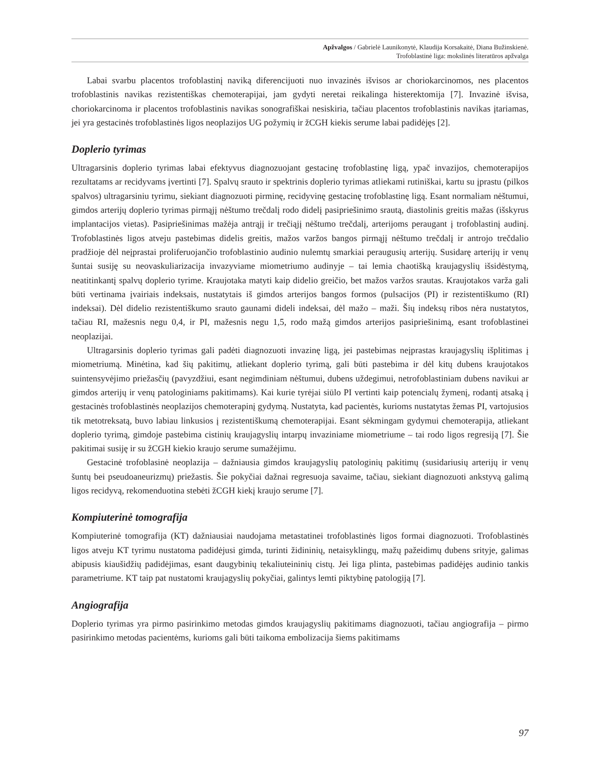Apžvalgos / Gabrielė Launikonytė, Klaudija Korsakaitė, Diana Bužinskienė.
Trofoblastinė liga: mokslinės literatūros apžvalga
Labai svarbu placentos trofoblastinį naviką diferencijuoti nuo invazinės išvisos ar choriokarcinomos, nes placentos trofoblastinis navikas rezistentiškas chemoterapijai, jam gydyti neretai reikalinga histerektomija [7]. Invazinė išvisa, choriokarcinoma ir placentos trofoblastinis navikas sonografiškai nesiskiria, tačiau placentos trofoblastinis navikas įtariamas, jei yra gestacinės trofoblastinės ligos neoplazijos UG požymių ir žCGH kiekis serume labai padidėjęs [2].
Doplerio tyrimas
Ultragarsinis doplerio tyrimas labai efektyvus diagnozuojant gestacinę trofoblastinę ligą, ypač invazijos, chemoterapijos rezultatams ar recidyvams įvertinti [7]. Spalvų srauto ir spektrinis doplerio tyrimas atliekami rutiniškai, kartu su įprastu (pilkos spalvos) ultragarsiniu tyrimu, siekiant diagnozuoti pirminę, recidyvinę gestacinę trofoblastinę ligą. Esant normaliam nėštumui, gimdos arterijų doplerio tyrimas pirmąjį nėštumo trečdalį rodo didelį pasipriešinimo srautą, diastolinis greitis mažas (išskyrus implantacijos vietas). Pasipriešinimas mažėja antrąjį ir trečiąjį nėštumo trečdalį, arterijoms peraugant į trofoblastinį audinį. Trofoblastinės ligos atveju pastebimas didelis greitis, mažos varžos bangos pirmąjį nėštumo trečdalį ir antrojo trečdalio pradžioje dėl neįprastai proliferuojančio trofoblastinio audinio nulemtų smarkiai peraugusių arterijų. Susidarę arterijų ir venų šuntai susiję su neovaskuliarizacija invazyviame miometriumo audinyje – tai lemia chaotišką kraujagyslių išsidėstymą, neatitinkantį spalvų doplerio tyrime. Kraujotaka matyti kaip didelio greičio, bet mažos varžos srautas. Kraujotakos varža gali būti vertinama įvairiais indeksais, nustatytais iš gimdos arterijos bangos formos (pulsacijos (PI) ir rezistentiškumo (RI) indeksai). Dėl didelio rezistentiškumo srauto gaunami dideli indeksai, dėl mažo – maži. Šių indeksų ribos nėra nustatytos, tačiau RI, mažesnis negu 0,4, ir PI, mažesnis negu 1,5, rodo mažą gimdos arterijos pasipriešinimą, esant trofoblastinei neoplazijai.
Ultragarsinis doplerio tyrimas gali padėti diagnozuoti invazinę ligą, jei pastebimas neįprastas kraujagyslių išplitimas į miometriumą. Minėtina, kad šių pakitimų, atliekant doplerio tyrimą, gali būti pastebima ir dėl kitų dubens kraujotakos suintensyvėjimo priežasčių (pavyzdžiui, esant negimdiniam nėštumui, dubens uždegimui, netrofoblastiniam dubens navikui ar gimdos arterijų ir venų patologiniams pakitimams). Kai kurie tyrėjai siūlo PI vertinti kaip potencialų žymenį, rodantį atsaką į gestacinės trofoblastinės neoplazijos chemoterapinį gydymą. Nustatyta, kad pacientės, kurioms nustatytas žemas PI, vartojusios tik metotreksatą, buvo labiau linkusios į rezistentiškumą chemoterapijai. Esant sėkmingam gydymui chemoterapija, atliekant doplerio tyrimą, gimdoje pastebima cistinių kraujagyslių intarpų invaziniame miometriume – tai rodo ligos regresiją [7]. Šie pakitimai susiję ir su žCGH kiekio kraujo serume sumažėjimu.
Gestacinė trofoblasinė neoplazija – dažniausia gimdos kraujagyslių patologinių pakitimų (susidariusių arterijų ir venų šuntų bei pseudoaneurizmų) priežastis. Šie pokyčiai dažnai regresuoja savaime, tačiau, siekiant diagnozuoti ankstyvą galimą ligos recidyvą, rekomenduotina stebėti žCGH kiekį kraujo serume [7].
Kompiuterinė tomografija
Kompiuterinė tomografija (KT) dažniausiai naudojama metastatinei trofoblastinės ligos formai diagnozuoti. Trofoblastinės ligos atveju KT tyrimu nustatoma padidėjusi gimda, turinti židininių, netaisyklingų, mažų pažeidimų dubens srityje, galimas abipusis kiaušidžių padidėjimas, esant daugybinių tekaliuteininių cistų. Jei liga plinta, pastebimas padidėjęs audinio tankis parametriume. KT taip pat nustatomi kraujagyslių pokyčiai, galintys lemti piktybinę patologiją [7].
Angiografija
Doplerio tyrimas yra pirmo pasirinkimo metodas gimdos kraujagyslių pakitimams diagnozuoti, tačiau angiografija – pirmo pasirinkimo metodas pacientėms, kurioms gali būti taikoma embolizacija šiems pakitimams
97